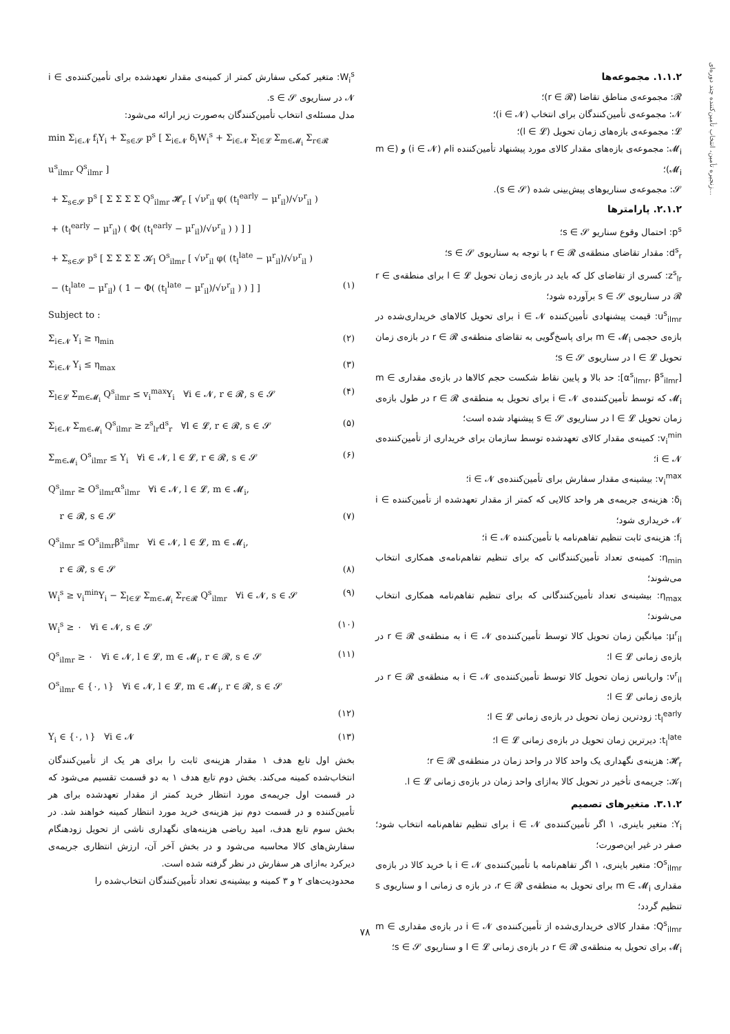زنجیره تأمین، انتخاب تأمین‌کننده چند دوره‌ای...
۱.۱.۲. مجموعه‌ها
𝓡: مجموعه‌ی مناطق تقاضا (r ∈ 𝓡)؛
𝓝: مجموعه‌ی تأمین‌کنندگان برای انتخاب (i ∈ 𝓝)؛
𝓛: مجموعه‌ی بازه‌های زمان تحویل (l ∈ 𝓛)؛
𝓜<sub>i</sub>: مجموعه‌ی بازه‌های مقدار کالای مورد پیشنهاد تأمین‌کننده iام (i ∈ 𝓝) و (m ∈ 𝓜<sub>i</sub>)؛
𝓢: مجموعه‌ی سناریوهای پیش‌بینی شده (s ∈ 𝓢).
۲.۱.۲. پارامترها
p<sup>s</sup>: احتمال وقوع سناریو s ∈ 𝓢؛
d<sup>s</sup><sub>r</sub>: مقدار تقاضای منطقه‌ی r ∈ 𝓡 با توجه به سناریوی s ∈ 𝓢؛
z<sup>s</sup><sub>lr</sub>: کسری از تقاضای کل که باید در بازه‌ی زمان تحویل l ∈ 𝓛 برای منطقه‌ی r ∈ 𝓡 در سناریوی s ∈ 𝓢 برآورده شود؛
u<sup>s</sup><sub>ilmr</sub>: قیمت پیشنهادی تأمین‌کننده i ∈ 𝓝 برای تحویل کالاهای خریداری‌شده در بازه‌ی حجمی m ∈ 𝓜<sub>i</sub> برای پاسخ‌گویی به تقاضای منطقه‌ی r ∈ 𝓡 در بازه‌ی زمان تحویل l ∈ 𝓛 در سناریوی s ∈ 𝓢؛
[α<sup>s</sup><sub>ilmr</sub>, β<sup>s</sup><sub>ilmr</sub>]: حد بالا و پایین نقاط شکست حجم کالاها در بازه‌ی مقداری m ∈ 𝓜<sub>i</sub> که توسط تأمین‌کننده‌ی i ∈ 𝓝 برای تحویل به منطقه‌ی r ∈ 𝓡 در طول بازه‌ی زمان تحویل l ∈ 𝓛 در سناریوی s ∈ 𝓢 پیشنهاد شده است؛
v<sub>i</sub><sup>min</sup>: کمینه‌ی مقدار کالای تعهدشده توسط سازمان برای خریداری از تأمین‌کننده‌ی i ∈ 𝓝؛
v<sub>i</sub><sup>max</sup>: بیشینه‌ی مقدار سفارش برای تأمین‌کننده‌ی i ∈ 𝓝؛
δ<sub>i</sub>: هزینه‌ی جریمه‌ی هر واحد کالایی که کمتر از مقدار تعهدشده از تأمین‌کننده i ∈ 𝓝 خریداری شود؛
f<sub>i</sub>: هزینه‌ی ثابت تنظیم تفاهم‌نامه با تأمین‌کننده i ∈ 𝓝؛
η<sub>min</sub>: کمینه‌ی تعداد تأمین‌کنندگانی که برای تنظیم تفاهم‌نامه‌ی همکاری انتخاب می‌شوند؛
η<sub>max</sub>: بیشینه‌ی تعداد تأمین‌کنندگانی که برای تنظیم تفاهم‌نامه همکاری انتخاب می‌شوند؛
μ<sup>r</sup><sub>il</sub>: میانگین زمان تحویل کالا توسط تأمین‌کننده‌ی i ∈ 𝓝 به منطقه‌ی r ∈ 𝓡 در بازه‌ی زمانی l ∈ 𝓛؛
ν<sup>r</sup><sub>il</sub>: واریانس زمان تحویل کالا توسط تأمین‌کننده‌ی i ∈ 𝓝 به منطقه‌ی r ∈ 𝓡 در بازه‌ی زمانی l ∈ 𝓛؛
t<sub>l</sub><sup>early</sup>: زودترین زمان تحویل در بازه‌ی زمانی l ∈ 𝓛؛
t<sub>l</sub><sup>late</sup>: دیرترین زمان تحویل در بازه‌ی زمانی l ∈ 𝓛؛
𝓗<sub>r</sub>: هزینه‌ی نگهداری یک واحد کالا در واحد زمان در منطقه‌ی r ∈ 𝓡؛
𝓚<sub>l</sub>: جریمه‌ی تأخیر در تحویل کالا به‌ازای واحد زمان در بازه‌ی زمانی l ∈ 𝓛.
۳.۱.۲. متغیرهای تصمیم
Y<sub>i</sub>: متغیر باینری، ۱ اگر تأمین‌کننده‌ی i ∈ 𝓝 برای تنظیم تفاهم‌نامه انتخاب شود؛ صفر در غیر این‌صورت؛
O<sup>s</sup><sub>ilmr</sub>: متغیر باینری، ۱ اگر تفاهم‌نامه با تأمین‌کننده‌ی i ∈ 𝓝 با خرید کالا در بازه‌ی مقداری m ∈ 𝓜<sub>i</sub> برای تحویل به منطقه‌ی r ∈ 𝓡، در بازه ی زمانی l و سناریوی s تنظیم گردد؛
Q<sup>s</sup><sub>ilmr</sub>: مقدار کالای خریداری‌شده از تأمین‌کننده‌ی i ∈ 𝓝 در بازه‌ی مقداری m ∈ 𝓜<sub>i</sub> برای تحویل به منطقه‌ی r ∈ 𝓡 در بازه‌ی زمانی l ∈ 𝓛 و سناریوی s ∈ 𝓢؛
W<sub>i</sub><sup>s</sup>: متغیر کمکی سفارش کمتر از کمینه‌ی مقدار تعهدشده برای تأمین‌کننده‌ی i ∈ 𝓝 در سناریوی s ∈ 𝓢.
مدل مسئله‌ی انتخاب تأمین‌کنندگان به‌صورت زیر ارائه می‌شود:
min Σ<sub>i∈𝓝</sub> f<sub>i</sub>Y<sub>i</sub> + Σ<sub>s∈𝓢</sub> p<sup>s</sup> [ Σ<sub>i∈𝓝</sub> δ<sub>i</sub>W<sub>i</sub><sup>s</sup> + Σ<sub>i∈𝓝</sub> Σ<sub>l∈𝓛</sub> Σ<sub>m∈𝓜<sub>i</sub></sub> Σ<sub>r∈𝓡</sub> u<sup>s</sup><sub>ilmr</sub> Q<sup>s</sup><sub>ilmr</sub> ]
+ Σ<sub>s∈𝓢</sub> p<sup>s</sup> [ Σ Σ Σ Σ Q<sup>s</sup><sub>ilmr</sub> 𝓗<sub>r</sub> [ √ν<sup>r</sup><sub>il</sub> φ( (t<sub>l</sub><sup>early</sup> − μ<sup>r</sup><sub>il</sub>)/√ν<sup>r</sup><sub>il</sub> )
+ (t<sub>l</sub><sup>early</sup> − μ<sup>r</sup><sub>il</sub>) ( Φ( (t<sub>l</sub><sup>early</sup> − μ<sup>r</sup><sub>il</sub>)/√ν<sup>r</sup><sub>il</sub> ) ) ] ]
+ Σ<sub>s∈𝓢</sub> p<sup>s</sup> [ Σ Σ Σ Σ 𝓚<sub>l</sub> O<sup>s</sup><sub>ilmr</sub> [ √ν<sup>r</sup><sub>il</sub> φ( (t<sub>l</sub><sup>late</sup> − μ<sup>r</sup><sub>il</sub>)/√ν<sup>r</sup><sub>il</sub> )
− (t<sub>l</sub><sup>late</sup> − μ<sup>r</sup><sub>il</sub>) ( 1 − Φ( (t<sub>l</sub><sup>late</sup> − μ<sup>r</sup><sub>il</sub>)/√ν<sup>r</sup><sub>il</sub> ) ) ] ] (۱)
Subject to :
Σ<sub>i∈𝓝</sub> Y<sub>i</sub> ≥ η<sub>min</sub> (۲)
Σ<sub>i∈𝓝</sub> Y<sub>i</sub> ≤ η<sub>max</sub> (۳)
Σ<sub>l∈𝓛</sub> Σ<sub>m∈𝓜<sub>i</sub></sub> Q<sup>s</sup><sub>ilmr</sub> ≤ v<sub>i</sub><sup>max</sup>Y<sub>i</sub> ∀i ∈ 𝓝, r ∈ 𝓡, s ∈ 𝓢 (۴)
Σ<sub>i∈𝓝</sub> Σ<sub>m∈𝓜<sub>i</sub></sub> Q<sup>s</sup><sub>ilmr</sub> ≥ z<sup>s</sup><sub>lr</sub>d<sup>s</sup><sub>r</sub> ∀l ∈ 𝓛, r ∈ 𝓡, s ∈ 𝓢 (۵)
Σ<sub>m∈𝓜<sub>i</sub></sub> O<sup>s</sup><sub>ilmr</sub> ≤ Y<sub>i</sub> ∀i ∈ 𝓝, l ∈ 𝓛, r ∈ 𝓡, s ∈ 𝓢 (۶)
Q<sup>s</sup><sub>ilmr</sub> ≥ O<sup>s</sup><sub>ilmr</sub>α<sup>s</sup><sub>ilmr</sub> ∀i ∈ 𝓝, l ∈ 𝓛, m ∈ 𝓜<sub>i</sub>,
r ∈ 𝓡, s ∈ 𝓢 (۷)
Q<sup>s</sup><sub>ilmr</sub> ≤ O<sup>s</sup><sub>ilmr</sub>β<sup>s</sup><sub>ilmr</sub> ∀i ∈ 𝓝, l ∈ 𝓛, m ∈ 𝓜<sub>i</sub>,
r ∈ 𝓡, s ∈ 𝓢 (۸)
W<sub>i</sub><sup>s</sup> ≥ v<sub>i</sub><sup>min</sup>Y<sub>i</sub> − Σ<sub>l∈𝓛</sub> Σ<sub>m∈𝓜<sub>i</sub></sub> Σ<sub>r∈𝓡</sub> Q<sup>s</sup><sub>ilmr</sub> ∀i ∈ 𝓝, s ∈ 𝓢 (۹)
W<sub>i</sub><sup>s</sup> ≥ ۰ ∀i ∈ 𝓝, s ∈ 𝓢 (۱۰)
Q<sup>s</sup><sub>ilmr</sub> ≥ ۰ ∀i ∈ 𝓝, l ∈ 𝓛, m ∈ 𝓜<sub>i</sub>, r ∈ 𝓡, s ∈ 𝓢 (۱۱)
O<sup>s</sup><sub>ilmr</sub> ∈ {۰, ۱} ∀i ∈ 𝓝, l ∈ 𝓛, m ∈ 𝓜<sub>i</sub>, r ∈ 𝓡, s ∈ 𝓢
(۱۲)
Y<sub>i</sub> ∈ {۰, ۱} ∀i ∈ 𝓝 (۱۳)
بخش اول تابع هدف ۱ مقدار هزینه‌ی ثابت را برای هر یک از تأمین‌کنندگان انتخاب‌شده کمینه می‌کند. بخش دوم تابع هدف ۱ به دو قسمت تقسیم می‌شود که در قسمت اول جریمه‌ی مورد انتظار خرید کمتر از مقدار تعهدشده برای هر تأمین‌کننده و در قسمت دوم نیز هزینه‌ی خرید مورد انتظار کمینه خواهند شد. در بخش سوم تابع هدف، امید ریاضی هزینه‌های نگهداری ناشی از تحویل زودهنگام سفارش‌های کالا محاسبه می‌شود و در بخش آخر آن، ارزش انتظاری جریمه‌ی دیرکرد به‌ازای هر سفارش در نظر گرفته شده است.
محدودیت‌های ۲ و ۳ کمینه و بیشینه‌ی تعداد تأمین‌کنندگان انتخاب‌شده را
۷۸